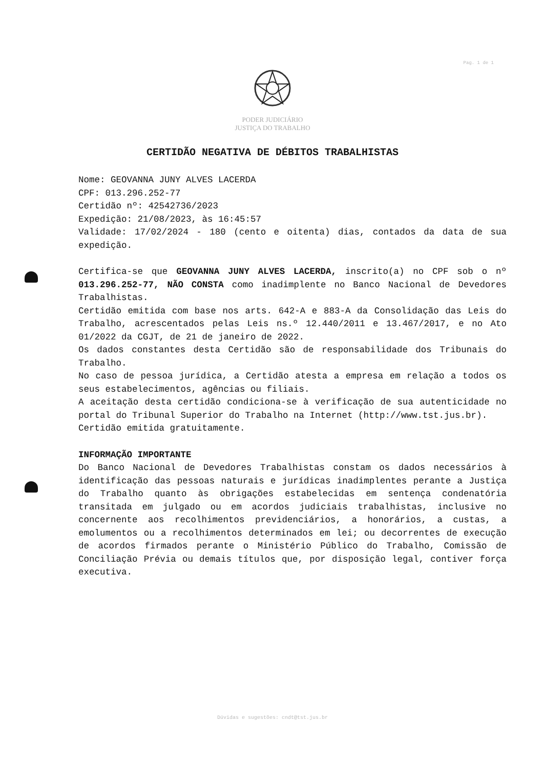Pag. 1 de 1
PODER JUDICIÁRIO
JUSTIÇA DO TRABALHO
CERTIDÃO NEGATIVA DE DÉBITOS TRABALHISTAS
Nome: GEOVANNA JUNY ALVES LACERDA
CPF: 013.296.252-77
Certidão nº: 42542736/2023
Expedição: 21/08/2023, às 16:45:57
Validade: 17/02/2024 - 180 (cento e oitenta) dias, contados da data de sua expedição.
Certifica-se que GEOVANNA JUNY ALVES LACERDA, inscrito(a) no CPF sob o nº 013.296.252-77, NÃO CONSTA como inadimplente no Banco Nacional de Devedores Trabalhistas.
Certidão emitida com base nos arts. 642-A e 883-A da Consolidação das Leis do Trabalho, acrescentados pelas Leis ns.º 12.440/2011 e 13.467/2017, e no Ato 01/2022 da CGJT, de 21 de janeiro de 2022.
Os dados constantes desta Certidão são de responsabilidade dos Tribunais do Trabalho.
No caso de pessoa jurídica, a Certidão atesta a empresa em relação a todos os seus estabelecimentos, agências ou filiais.
A aceitação desta certidão condiciona-se à verificação de sua autenticidade no portal do Tribunal Superior do Trabalho na Internet (http://www.tst.jus.br).
Certidão emitida gratuitamente.
INFORMAÇÃO IMPORTANTE
Do Banco Nacional de Devedores Trabalhistas constam os dados necessários à identificação das pessoas naturais e jurídicas inadimplentes perante a Justiça do Trabalho quanto às obrigações estabelecidas em sentença condenatória transitada em julgado ou em acordos judiciais trabalhistas, inclusive no concernente aos recolhimentos previdenciários, a honorários, a custas, a emolumentos ou a recolhimentos determinados em lei; ou decorrentes de execução de acordos firmados perante o Ministério Público do Trabalho, Comissão de Conciliação Prévia ou demais títulos que, por disposição legal, contiver força executiva.
Dúvidas e sugestões: cndt@tst.jus.br